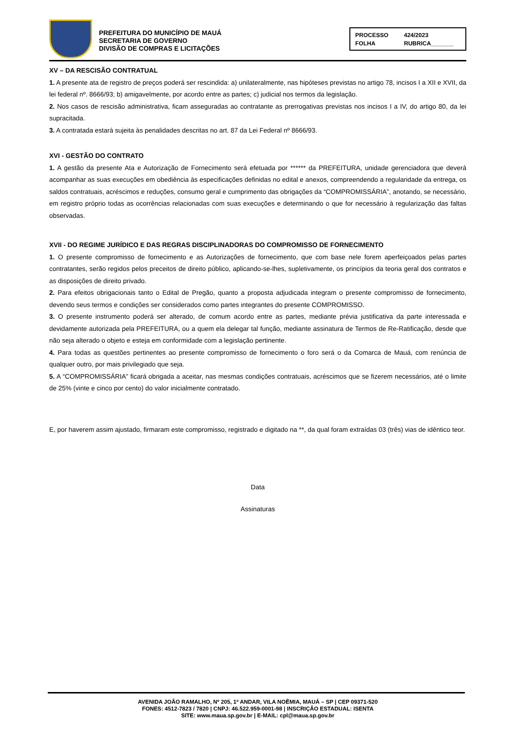PREFEITURA DO MUNICÍPIO DE MAUÁ
SECRETARIA DE GOVERNO
DIVISÃO DE COMPRAS E LICITAÇÕES
PROCESSO 424/2023 FOLHA RUBRICA_______
XV – DA RESCISÃO CONTRATUAL
1. A presente ata de registro de preços poderá ser rescindida: a) unilateralmente, nas hipóteses previstas no artigo 78, incisos I a XII e XVII, da lei federal nº. 8666/93; b) amigavelmente, por acordo entre as partes; c) judicial nos termos da legislação.
2. Nos casos de rescisão administrativa, ficam asseguradas ao contratante as prerrogativas previstas nos incisos I a IV, do artigo 80, da lei supracitada.
3. A contratada estará sujeita às penalidades descritas no art. 87 da Lei Federal nº 8666/93.
XVI - GESTÃO DO CONTRATO
1. A gestão da presente Ata e Autorização de Fornecimento será efetuada por ****** da PREFEITURA, unidade gerenciadora que deverá acompanhar as suas execuções em obediência às especificações definidas no edital e anexos, compreendendo a regularidade da entrega, os saldos contratuais, acréscimos e reduções, consumo geral e cumprimento das obrigações da “COMPROMISSÁRIA”, anotando, se necessário, em registro próprio todas as ocorrências relacionadas com suas execuções e determinando o que for necessário à regularização das faltas observadas.
XVII - DO REGIME JURÍDICO E DAS REGRAS DISCIPLINADORAS DO COMPROMISSO DE FORNECIMENTO
1. O presente compromisso de fornecimento e as Autorizações de fornecimento, que com base nele forem aperfeiçoados pelas partes contratantes, serão regidos pelos preceitos de direito público, aplicando-se-lhes, supletivamente, os princípios da teoria geral dos contratos e as disposições de direito privado.
2. Para efeitos obrigacionais tanto o Edital de Pregão, quanto a proposta adjudicada integram o presente compromisso de fornecimento, devendo seus termos e condições ser considerados como partes integrantes do presente COMPROMISSO.
3. O presente instrumento poderá ser alterado, de comum acordo entre as partes, mediante prévia justificativa da parte interessada e devidamente autorizada pela PREFEITURA, ou a quem ela delegar tal função, mediante assinatura de Termos de Re-Ratificação, desde que não seja alterado o objeto e esteja em conformidade com a legislação pertinente.
4. Para todas as questões pertinentes ao presente compromisso de fornecimento o foro será o da Comarca de Mauá, com renúncia de qualquer outro, por mais privilegiado que seja.
5. A “COMPROMISSÁRIA” ficará obrigada a aceitar, nas mesmas condições contratuais, acréscimos que se fizerem necessários, até o limite de 25% (vinte e cinco por cento) do valor inicialmente contratado.
E, por haverem assim ajustado, firmaram este compromisso, registrado e digitado na **, da qual foram extraídas 03 (três) vias de idêntico teor.
Data
Assinaturas
AVENIDA JOÃO RAMALHO, Nº 205, 1º ANDAR, VILA NOÊMIA, MAUÁ – SP | CEP 09371-520
FONES: 4512-7823 / 7820 | CNPJ: 46.522.959-0001-98 | INSCRIÇÃO ESTADUAL: ISENTA
SITE: www.maua.sp.gov.br | E-MAIL: cpl@maua.sp.gov.br